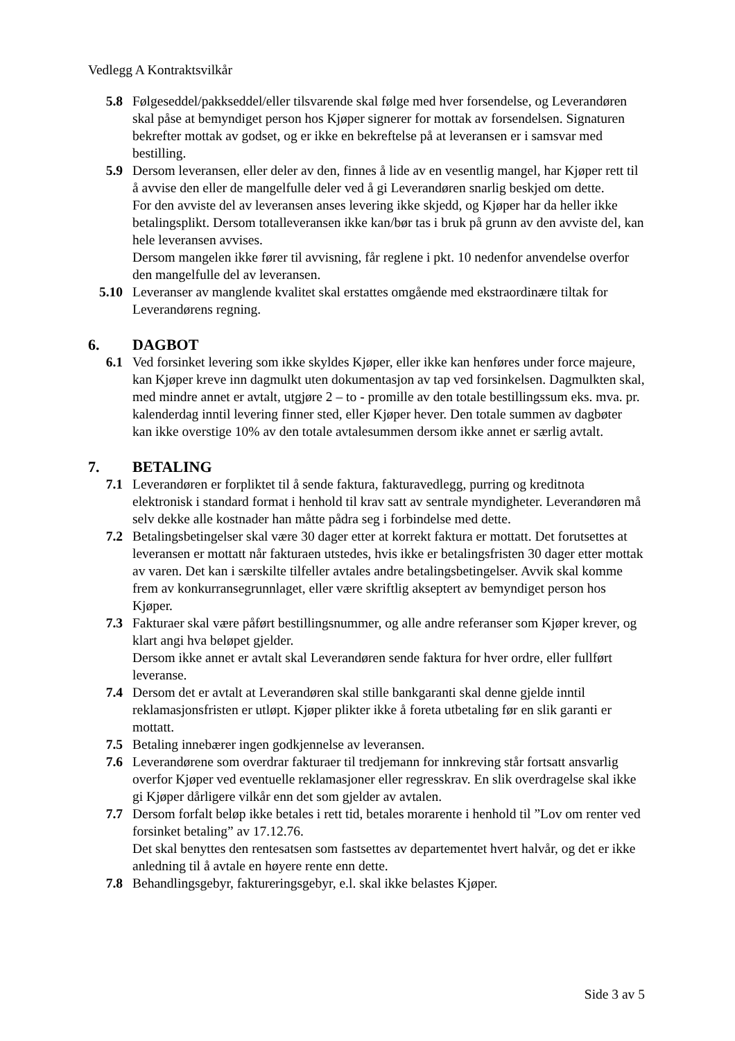Vedlegg A Kontraktsvilkår
5.8 Følgeseddel/pakkseddel/eller tilsvarende skal følge med hver forsendelse, og Leverandøren skal påse at bemyndiget person hos Kjøper signerer for mottak av forsendelsen. Signaturen bekrefter mottak av godset, og er ikke en bekreftelse på at leveransen er i samsvar med bestilling.
5.9 Dersom leveransen, eller deler av den, finnes å lide av en vesentlig mangel, har Kjøper rett til å avvise den eller de mangelfulle deler ved å gi Leverandøren snarlig beskjed om dette.
For den avviste del av leveransen anses levering ikke skjedd, og Kjøper har da heller ikke betalingsplikt. Dersom totalleveransen ikke kan/bør tas i bruk på grunn av den avviste del, kan hele leveransen avvises.
Dersom mangelen ikke fører til avvisning, får reglene i pkt. 10 nedenfor anvendelse overfor den mangelfulle del av leveransen.
5.10 Leveranser av manglende kvalitet skal erstattes omgående med ekstraordinære tiltak for Leverandørens regning.
6. DAGBOT
6.1 Ved forsinket levering som ikke skyldes Kjøper, eller ikke kan henføres under force majeure, kan Kjøper kreve inn dagmulkt uten dokumentasjon av tap ved forsinkelsen. Dagmulkten skal, med mindre annet er avtalt, utgjøre 2 – to - promille av den totale bestillingssum eks. mva. pr. kalenderdag inntil levering finner sted, eller Kjøper hever. Den totale summen av dagbøter kan ikke overstige 10% av den totale avtalesummen dersom ikke annet er særlig avtalt.
7. BETALING
7.1 Leverandøren er forpliktet til å sende faktura, fakturavedlegg, purring og kreditnota elektronisk i standard format i henhold til krav satt av sentrale myndigheter. Leverandøren må selv dekke alle kostnader han måtte pådra seg i forbindelse med dette.
7.2 Betalingsbetingelser skal være 30 dager etter at korrekt faktura er mottatt. Det forutsettes at leveransen er mottatt når fakturaen utstedes, hvis ikke er betalingsfristen 30 dager etter mottak av varen. Det kan i særskilte tilfeller avtales andre betalingsbetingelser. Avvik skal komme frem av konkurransegrunnlaget, eller være skriftlig akseptert av bemyndiget person hos Kjøper.
7.3 Fakturaer skal være påført bestillingsnummer, og alle andre referanser som Kjøper krever, og klart angi hva beløpet gjelder.
Dersom ikke annet er avtalt skal Leverandøren sende faktura for hver ordre, eller fullført leveranse.
7.4 Dersom det er avtalt at Leverandøren skal stille bankgaranti skal denne gjelde inntil reklamasjonsfristen er utløpt. Kjøper plikter ikke å foreta utbetaling før en slik garanti er mottatt.
7.5 Betaling innebærer ingen godkjennelse av leveransen.
7.6 Leverandørene som overdrar fakturaer til tredjemann for innkreving står fortsatt ansvarlig overfor Kjøper ved eventuelle reklamasjoner eller regresskrav. En slik overdragelse skal ikke gi Kjøper dårligere vilkår enn det som gjelder av avtalen.
7.7 Dersom forfalt beløp ikke betales i rett tid, betales morarente i henhold til ”Lov om renter ved forsinket betaling” av 17.12.76.
Det skal benyttes den rentesatsen som fastsettes av departementet hvert halvår, og det er ikke anledning til å avtale en høyere rente enn dette.
7.8 Behandlingsgebyr, faktureringsgebyr, e.l. skal ikke belastes Kjøper.
Side 3 av 5